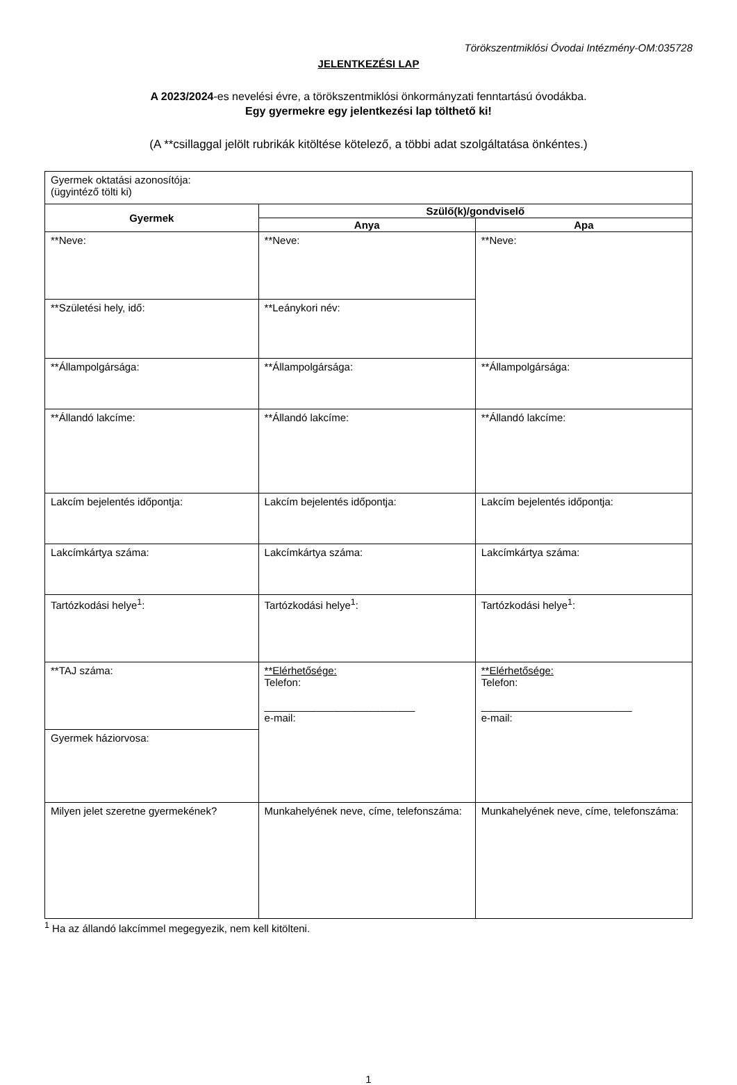Törökszentmiklósi Óvodai Intézmény-OM:035728
JELENTKEZÉSI LAP
A 2023/2024-es nevelési évre, a törökszentmiklósi önkormányzati fenntartású óvodákba.
Egy gyermekre egy jelentkezési lap tölthető ki!
(A **csillaggal jelölt rubrikák kitöltése kötelező, a többi adat szolgáltatása önkéntes.)
| Gyermek oktatási azonosítója: (ügyintéző tölti ki) | | |
| Gyermek | Szülő(k)/gondviselő | |
| | Anya | Apa |
| **Neve: | **Neve: | **Neve: |
| **Születési hely, idő: | **Leánykori név: | |
| **Állampolgársága: | **Állampolgársága: | **Állampolgársága: |
| **Állandó lakcíme: | **Állandó lakcíme: | **Állandó lakcíme: |
| Lakcím bejelentés időpontja: | Lakcím bejelentés időpontja: | Lakcím bejelentés időpontja: |
| Lakcímkártya száma: | Lakcímkártya száma: | Lakcímkártya száma: |
| Tartózkodási helye<sup>1</sup>: | Tartózkodási helye<sup>1</sup>: | Tartózkodási helye<sup>1</sup>: |
| **TAJ száma: | **Elérhetősége: Telefon: __________________________ e-mail: | **Elérhetősége: Telefon: __________________________ e-mail: |
| Gyermek háziorvosa: | | |
| Milyen jelet szeretne gyermekének? | Munkahelyének neve, címe, telefonszáma: | Munkahelyének neve, címe, telefonszáma: |
<sup>1</sup> Ha az állandó lakcímmel megegyezik, nem kell kitölteni.
1